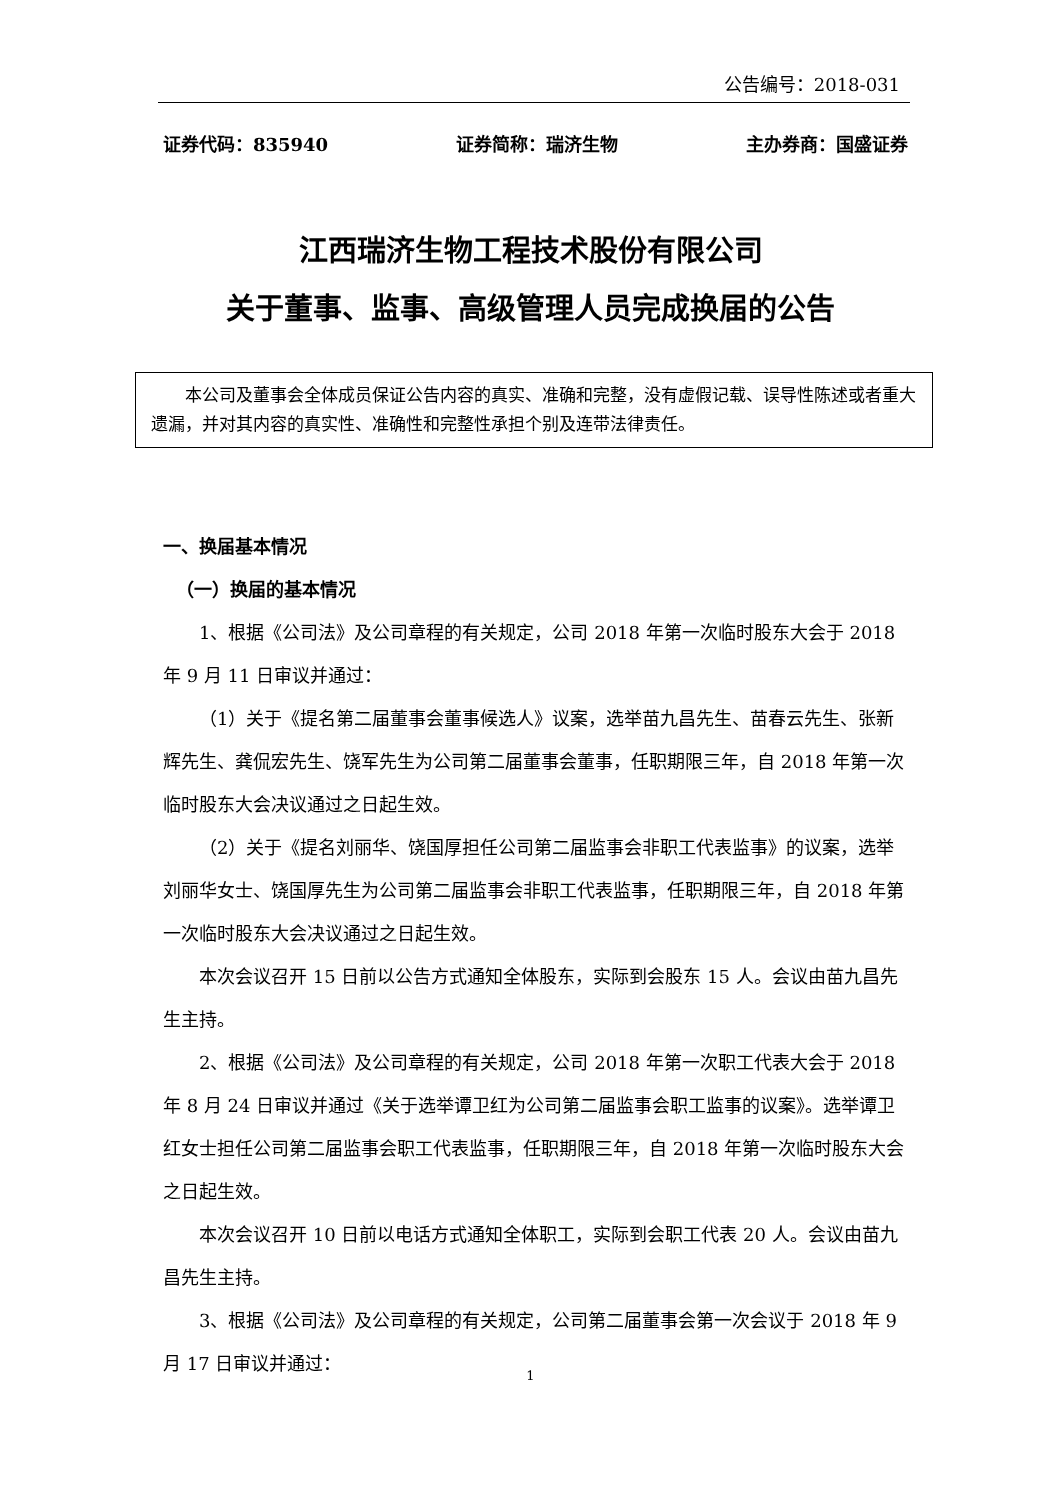公告编号：2018-031
证券代码：835940 证券简称：瑞济生物 主办券商：国盛证券
江西瑞济生物工程技术股份有限公司
关于董事、监事、高级管理人员完成换届的公告
本公司及董事会全体成员保证公告内容的真实、准确和完整，没有虚假记载、误导性陈述或者重大遗漏，并对其内容的真实性、准确性和完整性承担个别及连带法律责任。
一、换届基本情况
（一）换届的基本情况
1、根据《公司法》及公司章程的有关规定，公司 2018 年第一次临时股东大会于 2018 年 9 月 11 日审议并通过：
（1）关于《提名第二届董事会董事候选人》议案，选举苗九昌先生、苗春云先生、张新辉先生、龚侃宏先生、饶军先生为公司第二届董事会董事，任职期限三年，自 2018 年第一次临时股东大会决议通过之日起生效。
（2）关于《提名刘丽华、饶国厚担任公司第二届监事会非职工代表监事》的议案，选举刘丽华女士、饶国厚先生为公司第二届监事会非职工代表监事，任职期限三年，自 2018 年第一次临时股东大会决议通过之日起生效。
本次会议召开 15 日前以公告方式通知全体股东，实际到会股东 15 人。会议由苗九昌先生主持。
2、根据《公司法》及公司章程的有关规定，公司 2018 年第一次职工代表大会于 2018 年 8 月 24 日审议并通过《关于选举谭卫红为公司第二届监事会职工监事的议案》。选举谭卫红女士担任公司第二届监事会职工代表监事，任职期限三年，自 2018 年第一次临时股东大会之日起生效。
本次会议召开 10 日前以电话方式通知全体职工，实际到会职工代表 20 人。会议由苗九昌先生主持。
3、根据《公司法》及公司章程的有关规定，公司第二届董事会第一次会议于 2018 年 9 月 17 日审议并通过：
1